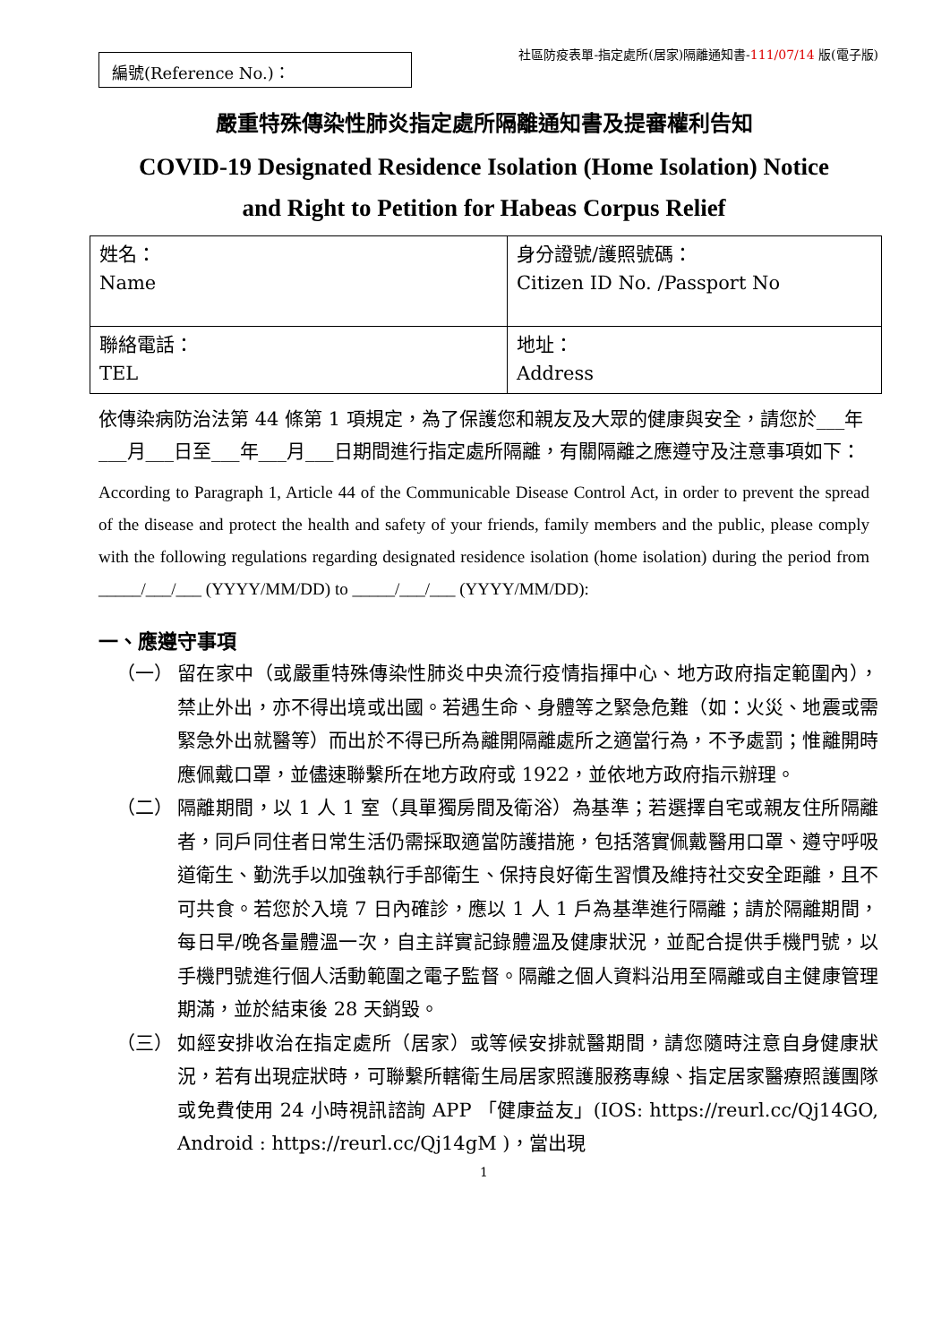編號(Reference No.)：
社區防疫表單-指定處所(居家)隔離通知書-111/07/14 版(電子版)
嚴重特殊傳染性肺炎指定處所隔離通知書及提審權利告知
COVID-19 Designated Residence Isolation (Home Isolation) Notice
and Right to Petition for Habeas Corpus Relief
| 姓名： Name | 身分證號/護照號碼： Citizen ID No. /Passport No |
| 聯絡電話： TEL | 地址： Address |
依傳染病防治法第 44 條第 1 項規定，為了保護您和親友及大眾的健康與安全，請您於___年___月___日至___年___月___日期間進行指定處所隔離，有關隔離之應遵守及注意事項如下：
According to Paragraph 1, Article 44 of the Communicable Disease Control Act, in order to prevent the spread of the disease and protect the health and safety of your friends, family members and the public, please comply with the following regulations regarding designated residence isolation (home isolation) during the period from _____/___/___ (YYYY/MM/DD) to _____/___/___ (YYYY/MM/DD):
一、應遵守事項
（一） 留在家中（或嚴重特殊傳染性肺炎中央流行疫情指揮中心、地方政府指定範圍內），禁止外出，亦不得出境或出國。若遇生命、身體等之緊急危難（如：火災、地震或需緊急外出就醫等）而出於不得已所為離開隔離處所之適當行為，不予處罰；惟離開時應佩戴口罩，並儘速聯繫所在地方政府或 1922，並依地方政府指示辦理。
（二） 隔離期間，以 1 人 1 室（具單獨房間及衛浴）為基準；若選擇自宅或親友住所隔離者，同戶同住者日常生活仍需採取適當防護措施，包括落實佩戴醫用口罩、遵守呼吸道衛生、勤洗手以加強執行手部衛生、保持良好衛生習慣及維持社交安全距離，且不可共食。若您於入境 7 日內確診，應以 1 人 1 戶為基準進行隔離；請於隔離期間，每日早/晚各量體溫一次，自主詳實記錄體溫及健康狀況，並配合提供手機門號，以手機門號進行個人活動範圍之電子監督。隔離之個人資料沿用至隔離或自主健康管理期滿，並於結束後 28 天銷毀。
（三） 如經安排收治在指定處所（居家）或等候安排就醫期間，請您隨時注意自身健康狀況，若有出現症狀時，可聯繫所轄衛生局居家照護服務專線、指定居家醫療照護團隊或免費使用 24 小時視訊諮詢 APP 「健康益友」(IOS: https://reurl.cc/Qj14GO, Android : https://reurl.cc/Qj14gM )，當出現
1